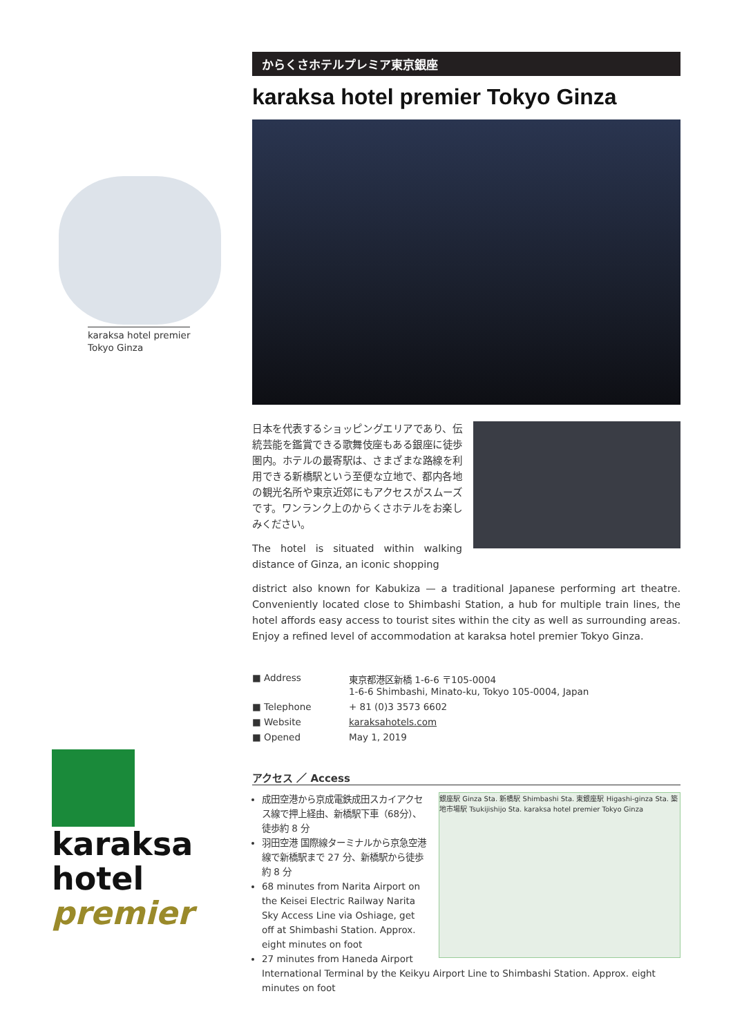karaksa hotel premier
Tokyo Ginza
karaksa
hotel
premier
からくさホテルプレミア東京銀座
karaksa hotel premier Tokyo Ginza
日本を代表するショッピングエリアであり、伝統芸能を鑑賞できる歌舞伎座もある銀座に徒歩圏内。ホテルの最寄駅は、さまざまな路線を利用できる新橋駅という至便な立地で、都内各地の観光名所や東京近郊にもアクセスがスムーズです。ワンランク上のからくさホテルをお楽しみください。
The hotel is situated within walking distance of Ginza, an iconic shopping
district also known for Kabukiza — a traditional Japanese performing art theatre. Conveniently located close to Shimbashi Station, a hub for multiple train lines, the hotel affords easy access to tourist sites within the city as well as surrounding areas. Enjoy a refined level of accommodation at karaksa hotel premier Tokyo Ginza.
■ Address 東京都港区新橋 1-6-6 〒105-0004
1-6-6 Shimbashi, Minato-ku, Tokyo 105-0004, Japan
■ Telephone + 81 (0)3 3573 6602
■ Website karaksahotels.com
■ Opened May 1, 2019
アクセス ／ Access
銀座駅 Ginza Sta. 新橋駅 Shimbashi Sta. 東銀座駅 Higashi-ginza Sta. 築地市場駅 Tsukijishijo Sta. karaksa hotel premier Tokyo Ginza
成田空港から京成電鉄成田スカイアクセス線で押上経由、新橋駅下車（68分）、徒歩約 8 分
羽田空港 国際線ターミナルから京急空港線で新橋駅まで 27 分、新橋駅から徒歩約 8 分
68 minutes from Narita Airport on the Keisei Electric Railway Narita Sky Access Line via Oshiage, get off at Shimbashi Station. Approx. eight minutes on foot
27 minutes from Haneda Airport International Terminal by the Keikyu Airport Line to Shimbashi Station. Approx. eight minutes on foot